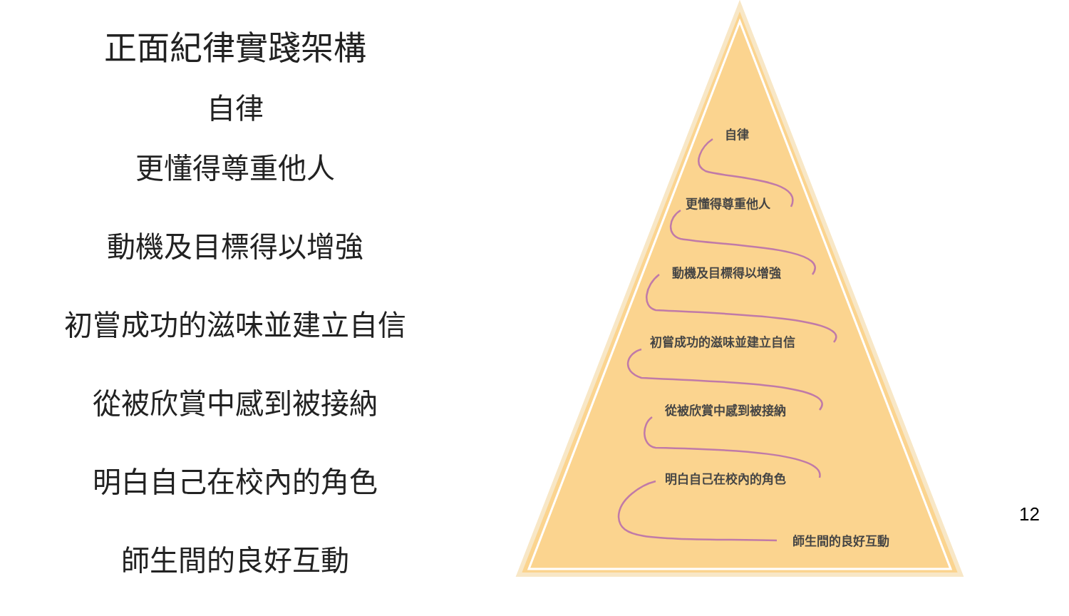正面紀律實踐架構
自律
更懂得尊重他人
動機及目標得以增強
初嘗成功的滋味並建立自信
從被欣賞中感到被接納
明白自己在校內的角色
師生間的良好互動
自律
更懂得尊重他人
動機及目標得以增強
初嘗成功的滋味並建立自信
從被欣賞中感到被接納
明白自己在校內的角色
師生間的良好互動
12